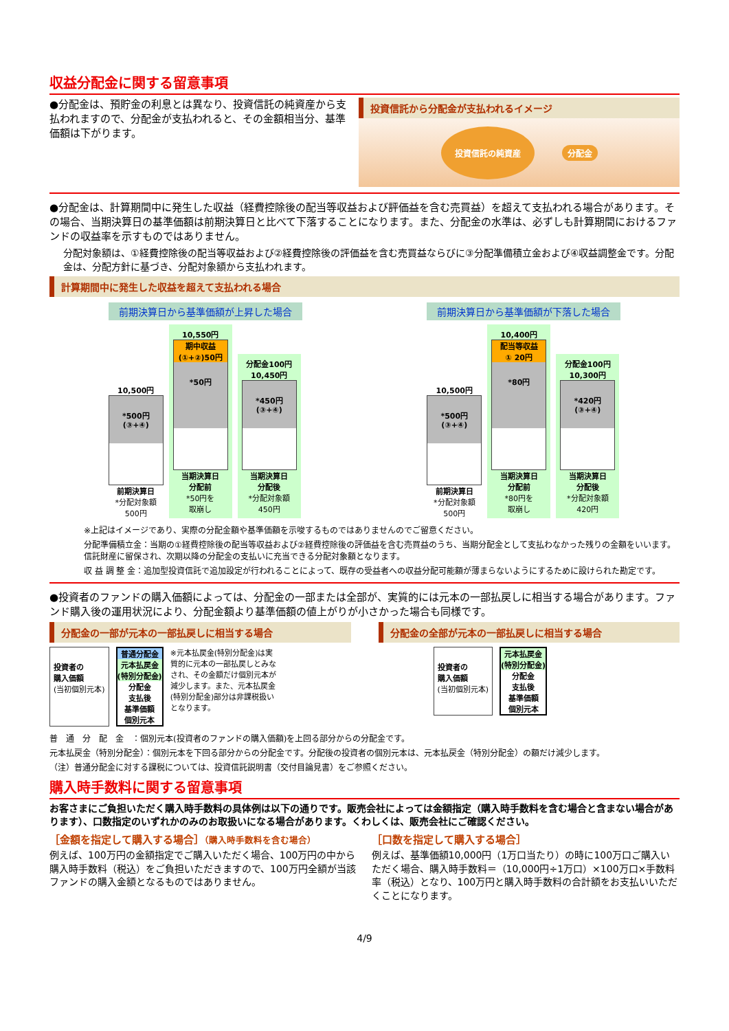収益分配金に関する留意事項
●分配金は、預貯金の利息とは異なり、投資信託の純資産から支払われますので、分配金が支払われると、その金額相当分、基準価額は下がります。
投資信託から分配金が支払われるイメージ
投資信託の純資産 分配金
●分配金は、計算期間中に発生した収益（経費控除後の配当等収益および評価益を含む売買益）を超えて支払われる場合があります。その場合、当期決算日の基準価額は前期決算日と比べて下落することになります。また、分配金の水準は、必ずしも計算期間におけるファンドの収益率を示すものではありません。
分配対象額は、①経費控除後の配当等収益および②経費控除後の評価益を含む売買益ならびに③分配準備積立金および④収益調整金です。分配金は、分配方針に基づき、分配対象額から支払われます。
計算期間中に発生した収益を超えて支払われる場合
前期決算日から基準価額が上昇した場合
10,500円
*500円
(③+④)
前期決算日
*分配対象額
500円
10,550円
期中収益
(①+②)50円
*50円
当期決算日
分配前
*50円を
取崩し
分配金100円
10,450円
*450円
(③+④)
当期決算日
分配後
*分配対象額
450円
前期決算日から基準価額が下落した場合
10,500円
*500円
(③+④)
前期決算日
*分配対象額
500円
10,400円
配当等収益
① 20円
*80円
当期決算日
分配前
*80円を
取崩し
分配金100円
10,300円
*420円
(③+④)
当期決算日
分配後
*分配対象額
420円
※上記はイメージであり、実際の分配金額や基準価額を示唆するものではありませんのでご留意ください。
分配準備積立金：当期の①経費控除後の配当等収益および②経費控除後の評価益を含む売買益のうち、当期分配金として支払わなかった残りの金額をいいます。信託財産に留保され、次期以降の分配金の支払いに充当できる分配対象額となります。
収 益 調 整 金：追加型投資信託で追加設定が行われることによって、既存の受益者への収益分配可能額が薄まらないようにするために設けられた勘定です。
●投資者のファンドの購入価額によっては、分配金の一部または全部が、実質的には元本の一部払戻しに相当する場合があります。ファンド購入後の運用状況により、分配金額より基準価額の値上がりが小さかった場合も同様です。
分配金の一部が元本の一部払戻しに相当する場合
投資者の
購入価額
(当初個別元本)
普通分配金
元本払戻金
(特別分配金)
分配金
支払後
基準価額
個別元本
※元本払戻金(特別分配金)は実質的に元本の一部払戻しとみなされ、その金額だけ個別元本が減少します。また、元本払戻金(特別分配金)部分は非課税扱いとなります。
分配金の全部が元本の一部払戻しに相当する場合
投資者の
購入価額
(当初個別元本)
元本払戻金
(特別分配金)
分配金
支払後
基準価額
個別元本
普　通　分　配　金　：個別元本(投資者のファンドの購入価額)を上回る部分からの分配金です。
元本払戻金（特別分配金）：個別元本を下回る部分からの分配金です。分配後の投資者の個別元本は、元本払戻金（特別分配金）の額だけ減少します。
（注）普通分配金に対する課税については、投資信託説明書（交付目論見書）をご参照ください。
購入時手数料に関する留意事項
お客さまにご負担いただく購入時手数料の具体例は以下の通りです。販売会社によっては金額指定（購入時手数料を含む場合と含まない場合があります）、口数指定のいずれかのみのお取扱いになる場合があります。くわしくは、販売会社にご確認ください。
［金額を指定して購入する場合］（購入時手数料を含む場合）
例えば、100万円の金額指定でご購入いただく場合、100万円の中から購入時手数料（税込）をご負担いただきますので、100万円全額が当該ファンドの購入金額となるものではありません。
［口数を指定して購入する場合］
例えば、基準価額10,000円（1万口当たり）の時に100万口ご購入いただく場合、購入時手数料＝（10,000円÷1万口）×100万口×手数料率（税込）となり、100万円と購入時手数料の合計額をお支払いいただくことになります。
4/9